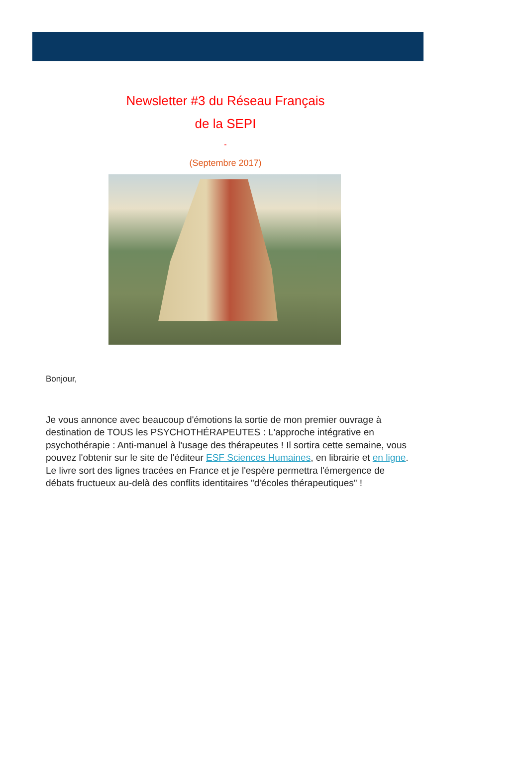Newsletter #3 du Réseau Français
de la SEPI
-
(Septembre 2017)
Bonjour,
Je vous annonce avec beaucoup d'émotions la sortie de mon premier ouvrage à destination de TOUS les PSYCHOTHÉRAPEUTES : L'approche intégrative en psychothérapie : Anti-manuel à l'usage des thérapeutes ! Il sortira cette semaine, vous pouvez l'obtenir sur le site de l'éditeur ESF Sciences Humaines, en librairie et en ligne. Le livre sort des lignes tracées en France et je l'espère permettra l'émergence de débats fructueux au-delà des conflits identitaires "d'écoles thérapeutiques" !